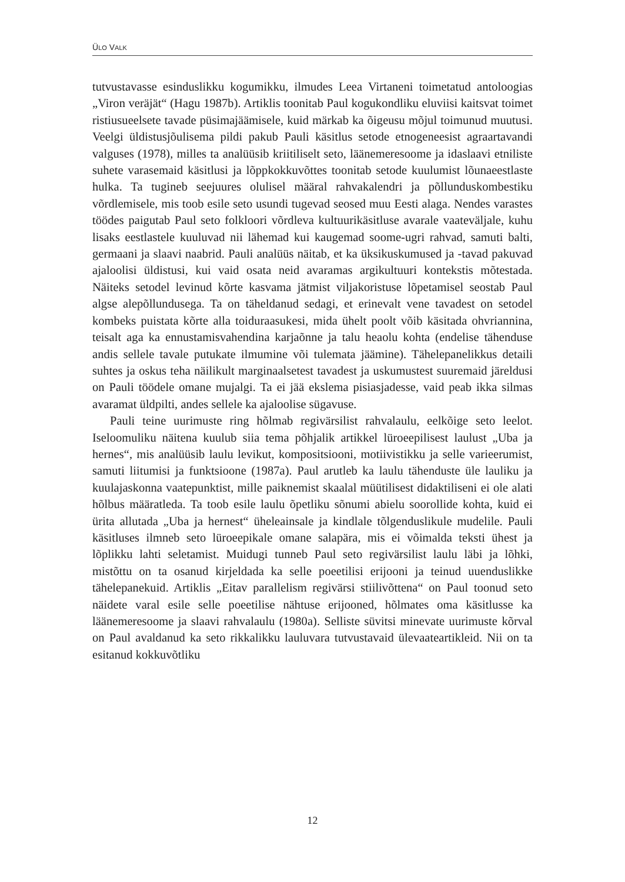ÜLO VALK
tutvustavasse esinduslikku kogumikku, ilmudes Leea Virtaneni toimetatud antoloogias „Viron veräjät“ (Hagu 1987b). Artiklis toonitab Paul kogukondliku eluviisi kaitsvat toimet ristiusueelsete tavade püsimajäämisele, kuid märkab ka õigeusu mõjul toimunud muutusi. Veelgi üldistusjõulisema pildi pakub Pauli käsitlus setode etnogeneesist agraartavandi valguses (1978), milles ta analüüsib kriitiliselt seto, läänemeresoome ja idaslaavi etniliste suhete varasemaid käsitlusi ja lõppkokkuvõttes toonitab setode kuulumist lõunaeestlaste hulka. Ta tugineb seejuures olulisel määral rahvakalendri ja põllunduskombestiku võrdlemisele, mis toob esile seto usundi tugevad seosed muu Eesti alaga. Nendes varastes töödes paigutab Paul seto folkloori võrdleva kultuurikäsitluse avarale vaateväljale, kuhu lisaks eestlastele kuuluvad nii lähemad kui kaugemad soome-ugri rahvad, samuti balti, germaani ja slaavi naabrid. Pauli analüüs näitab, et ka üksikuskumused ja -tavad pakuvad ajaloolisi üldistusi, kui vaid osata neid avaramas argikultuuri kontekstis mõtestada. Näiteks setodel levinud kõrte kasvama jätmist viljakoristuse lõpetamisel seostab Paul algse alepõllundusega. Ta on täheldanud sedagi, et erinevalt vene tavadest on setodel kombeks puistata kõrte alla toiduraasukesi, mida ühelt poolt võib käsitada ohvriannina, teisalt aga ka ennustamisvahendina karjaõnne ja talu heaolu kohta (endelise tähenduse andis sellele tavale putukate ilmumine või tulemata jäämine). Tähelepanelikkus detaili suhtes ja oskus teha näilikult marginaalsetest tavadest ja uskumustest suuremaid järeldusi on Pauli töödele omane mujalgi. Ta ei jää ekslema pisiasjadesse, vaid peab ikka silmas avaramat üldpilti, andes sellele ka ajaloolise sügavuse.
Pauli teine uurimuste ring hõlmab regivärsilist rahvalaulu, eelkõige seto leelot. Iseloomuliku näitena kuulub siia tema põhjalik artikkel lüroeepilisest laulust „Uba ja hernes“, mis analüüsib laulu levikut, kompositsiooni, motiivistikku ja selle varieerumist, samuti liitumisi ja funktsioone (1987a). Paul arutleb ka laulu tähenduste üle lauliku ja kuulajaskonna vaatepunktist, mille paiknemist skaalal müütilisest didaktiliseni ei ole alati hõlbus määratleda. Ta toob esile laulu õpetliku sõnumi abielu soorollide kohta, kuid ei ürita allutada „Uba ja hernest“ üheleainsale ja kindlale tõlgenduslikule mudelile. Pauli käsitluses ilmneb seto lüroeepikale omane salapära, mis ei võimalda teksti ühest ja lõplikku lahti seletamist. Muidugi tunneb Paul seto regivärsilist laulu läbi ja lõhki, mistõttu on ta osanud kirjeldada ka selle poeetilisi erijooni ja teinud uuenduslikke tähelepanekuid. Artiklis „Eitav parallelism regivärsi stiilivõttena“ on Paul toonud seto näidete varal esile selle poeetilise nähtuse erijooned, hõlmates oma käsitlusse ka läänemeresoome ja slaavi rahvalaulu (1980a). Selliste süvitsi minevate uurimuste kõrval on Paul avaldanud ka seto rikkalikku lauluvara tutvustavaid ülevaateartikleid. Nii on ta esitanud kokkuvõtliku
12